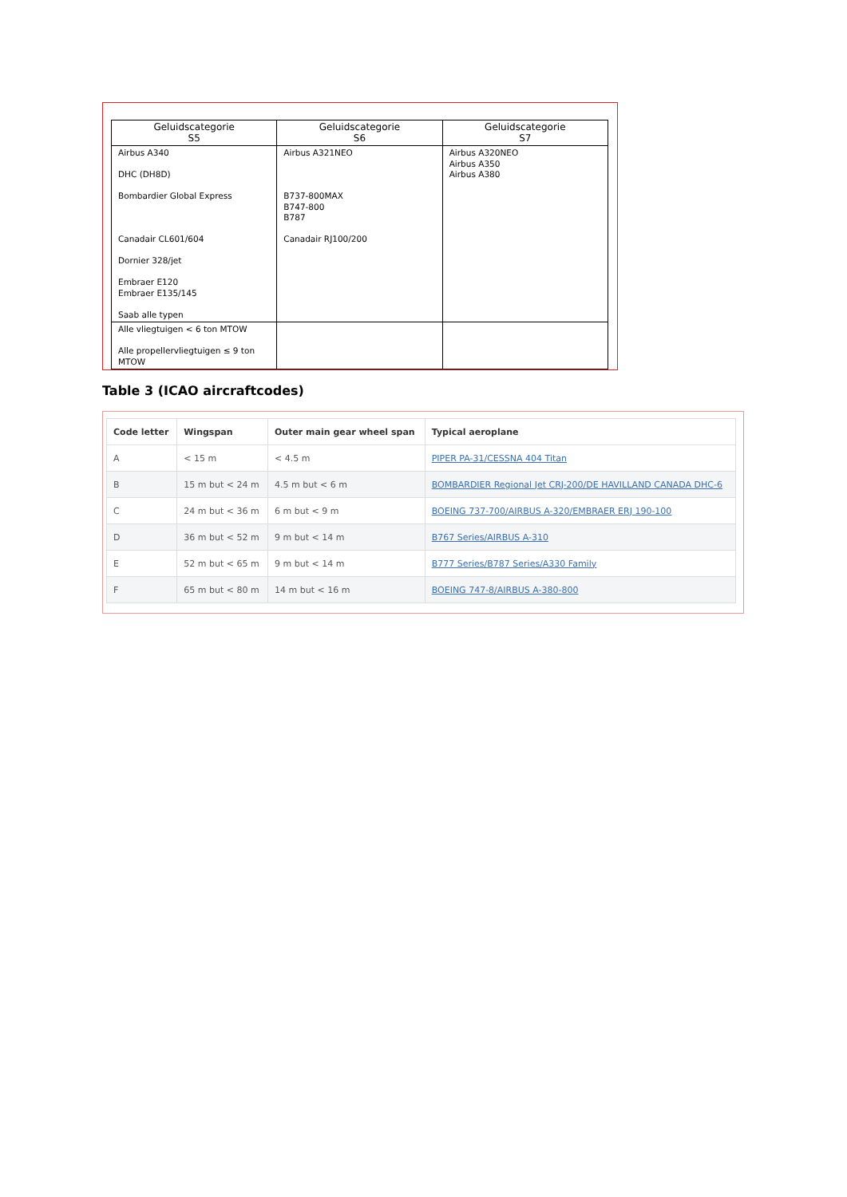| Geluidscategorie S5 | Geluidscategorie S6 | Geluidscategorie S7 |
| --- | --- | --- |
| Airbus A340 DHC (DH8D) Bombardier Global Express Canadair CL601/604 Dornier 328/jet Embraer E120 Embraer E135/145 Saab alle typen | Airbus A321NEO B737-800MAX B747-800 B787 Canadair RJ100/200 | Airbus A320NEO Airbus A350 Airbus A380 |
| Alle vliegtuigen < 6 ton MTOW Alle propellervliegtuigen ≤ 9 ton MTOW | | |
Table 3 (ICAO aircraftcodes)
| Code letter | Wingspan | Outer main gear wheel span | Typical aeroplane |
| --- | --- | --- | --- |
| A | < 15 m | < 4.5 m | PIPER PA-31/CESSNA 404 Titan |
| B | 15 m but < 24 m | 4.5 m but < 6 m | BOMBARDIER Regional Jet CRJ-200/DE HAVILLAND CANADA DHC-6 |
| C | 24 m but < 36 m | 6 m but < 9 m | BOEING 737-700/AIRBUS A-320/EMBRAER ERJ 190-100 |
| D | 36 m but < 52 m | 9 m but < 14 m | B767 Series/AIRBUS A-310 |
| E | 52 m but < 65 m | 9 m but < 14 m | B777 Series/B787 Series/A330 Family |
| F | 65 m but < 80 m | 14 m but < 16 m | BOEING 747-8/AIRBUS A-380-800 |